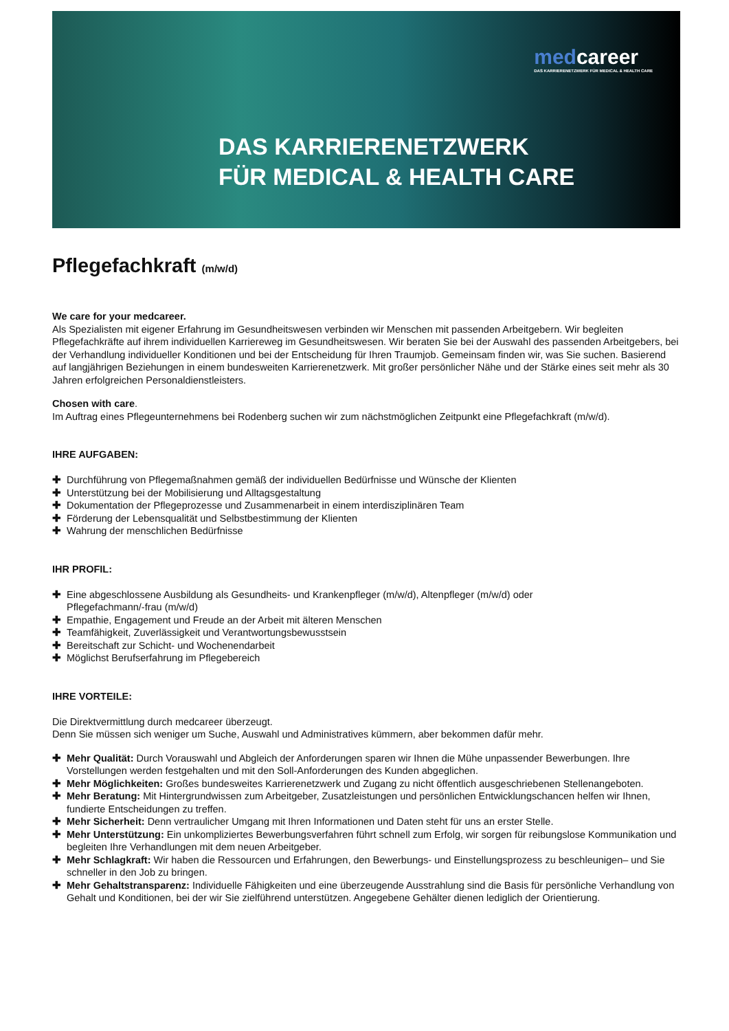medcareer
DAS KARRIERENETZWERK FÜR MEDICAL & HEALTH CARE
DAS KARRIERENETZWERK
FÜR MEDICAL & HEALTH CARE
Pflegefachkraft (m/w/d)
We care for your medcareer.
Als Spezialisten mit eigener Erfahrung im Gesundheitswesen verbinden wir Menschen mit passenden Arbeitgebern. Wir begleiten Pflegefachkräfte auf ihrem individuellen Karriereweg im Gesundheitswesen. Wir beraten Sie bei der Auswahl des passenden Arbeitgebers, bei der Verhandlung individueller Konditionen und bei der Entscheidung für Ihren Traumjob. Gemeinsam finden wir, was Sie suchen. Basierend auf langjährigen Beziehungen in einem bundesweiten Karrierenetzwerk. Mit großer persönlicher Nähe und der Stärke eines seit mehr als 30 Jahren erfolgreichen Personaldienstleisters.
Chosen with care.
Im Auftrag eines Pflegeunternehmens bei Rodenberg suchen wir zum nächstmöglichen Zeitpunkt eine Pflegefachkraft (m/w/d).
IHRE AUFGABEN:
✚ Durchführung von Pflegemaßnahmen gemäß der individuellen Bedürfnisse und Wünsche der Klienten
✚ Unterstützung bei der Mobilisierung und Alltagsgestaltung
✚ Dokumentation der Pflegeprozesse und Zusammenarbeit in einem interdisziplinären Team
✚ Förderung der Lebensqualität und Selbstbestimmung der Klienten
✚ Wahrung der menschlichen Bedürfnisse
IHR PROFIL:
✚ Eine abgeschlossene Ausbildung als Gesundheits- und Krankenpfleger (m/w/d), Altenpfleger (m/w/d) oder
Pflegefachmann/-frau (m/w/d)
✚ Empathie, Engagement und Freude an der Arbeit mit älteren Menschen
✚ Teamfähigkeit, Zuverlässigkeit und Verantwortungsbewusstsein
✚ Bereitschaft zur Schicht- und Wochenendarbeit
✚ Möglichst Berufserfahrung im Pflegebereich
IHRE VORTEILE:
Die Direktvermittlung durch medcareer überzeugt.
Denn Sie müssen sich weniger um Suche, Auswahl und Administratives kümmern, aber bekommen dafür mehr.
✚ Mehr Qualität: Durch Vorauswahl und Abgleich der Anforderungen sparen wir Ihnen die Mühe unpassender Bewerbungen. Ihre Vorstellungen werden festgehalten und mit den Soll-Anforderungen des Kunden abgeglichen.
✚ Mehr Möglichkeiten: Großes bundesweites Karrierenetzwerk und Zugang zu nicht öffentlich ausgeschriebenen Stellenangeboten.
✚ Mehr Beratung: Mit Hintergrundwissen zum Arbeitgeber, Zusatzleistungen und persönlichen Entwicklungschancen helfen wir Ihnen, fundierte Entscheidungen zu treffen.
✚ Mehr Sicherheit: Denn vertraulicher Umgang mit Ihren Informationen und Daten steht für uns an erster Stelle.
✚ Mehr Unterstützung: Ein unkompliziertes Bewerbungsverfahren führt schnell zum Erfolg, wir sorgen für reibungslose Kommunikation und begleiten Ihre Verhandlungen mit dem neuen Arbeitgeber.
✚ Mehr Schlagkraft: Wir haben die Ressourcen und Erfahrungen, den Bewerbungs- und Einstellungsprozess zu beschleunigen– und Sie schneller in den Job zu bringen.
✚ Mehr Gehaltstransparenz: Individuelle Fähigkeiten und eine überzeugende Ausstrahlung sind die Basis für persönliche Verhandlung von Gehalt und Konditionen, bei der wir Sie zielführend unterstützen. Angegebene Gehälter dienen lediglich der Orientierung.